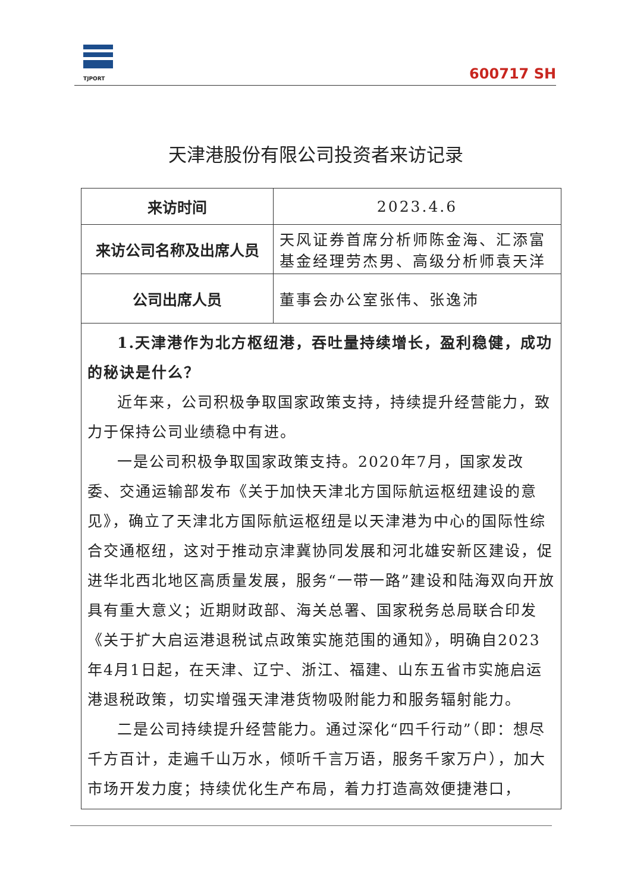TJPORT
600717 SH
天津港股份有限公司投资者来访记录
| 来访时间 | 2023.4.6 |
| 来访公司名称及出席人员 | 天风证券首席分析师陈金海、汇添富基金经理劳杰男、高级分析师袁天洋 |
| 公司出席人员 | 董事会办公室张伟、张逸沛 |
| 1.天津港作为北方枢纽港，吞吐量持续增长，盈利稳健，成功的秘诀是什么？ 近年来，公司积极争取国家政策支持，持续提升经营能力，致力于保持公司业绩稳中有进。 一是公司积极争取国家政策支持。2020年7月，国家发改委、交通运输部发布《关于加快天津北方国际航运枢纽建设的意见》，确立了天津北方国际航运枢纽是以天津港为中心的国际性综合交通枢纽，这对于推动京津冀协同发展和河北雄安新区建设，促进华北西北地区高质量发展，服务“一带一路”建设和陆海双向开放具有重大意义；近期财政部、海关总署、国家税务总局联合印发《关于扩大启运港退税试点政策实施范围的通知》，明确自2023年4月1日起，在天津、辽宁、浙江、福建、山东五省市实施启运港退税政策，切实增强天津港货物吸附能力和服务辐射能力。 二是公司持续提升经营能力。通过深化“四千行动”（即：想尽千方百计，走遍千山万水，倾听千言万语，服务千家万户），加大市场开发力度；持续优化生产布局，着力打造高效便捷港口， | |